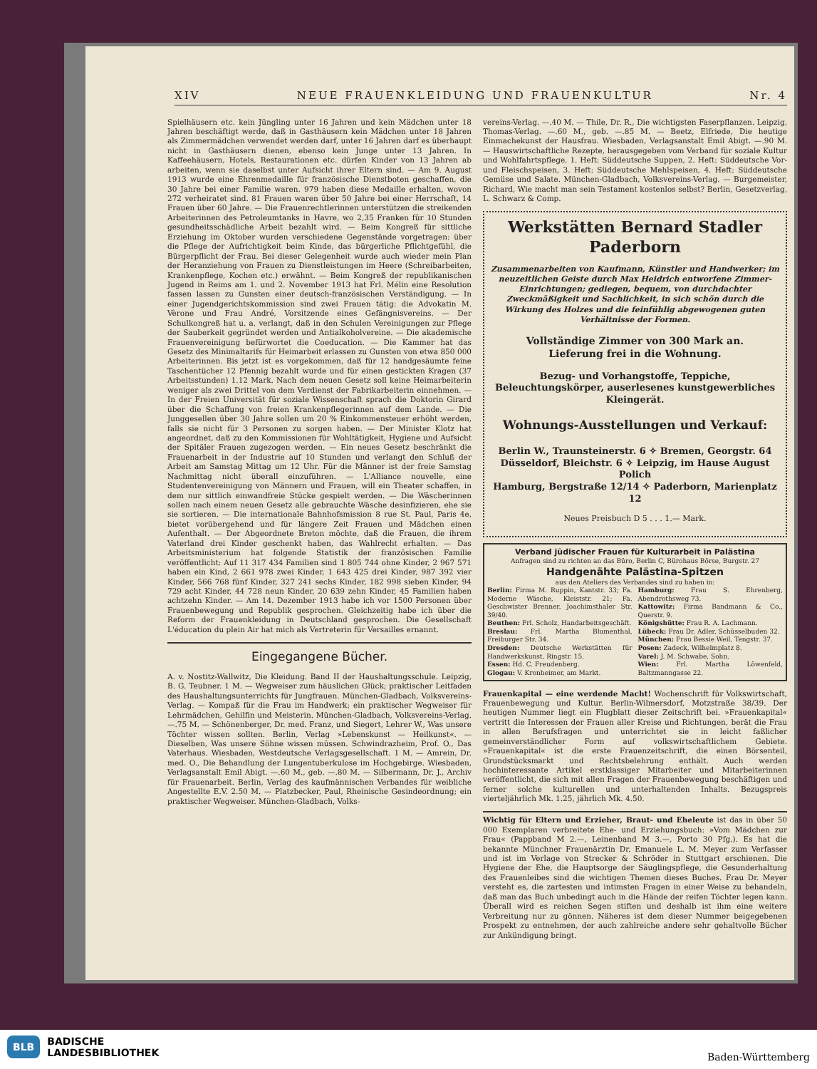XIV NEUE FRAUENKLEIDUNG UND FRAUENKULTUR Nr. 4
Spielhäusern etc. kein Jüngling unter 16 Jahren und kein Mädchen unter 18 Jahren beschäftigt werde, daß in Gasthäusern kein Mädchen unter 18 Jahren als Zimmermädchen verwendet werden darf, unter 16 Jahren darf es überhaupt nicht in Gasthäusern dienen, ebenso kein Junge unter 13 Jahren. In Kaffeehäusern, Hotels, Restaurationen etc. dürfen Kinder von 13 Jahren ab arbeiten, wenn sie daselbst unter Aufsicht ihrer Eltern sind. — Am 9. August 1913 wurde eine Ehrenmedaille für französische Dienstboten geschaffen, die 30 Jahre bei einer Familie waren. 979 haben diese Medaille erhalten, wovon 272 verheiratet sind. 81 Frauen waren über 50 Jahre bei einer Herrschaft, 14 Frauen über 60 Jahre. — Die Frauenrechtlerinnen unterstützen die streikenden Arbeiterinnen des Petroleumtanks in Havre, wo 2,35 Franken für 10 Stunden gesundheitsschädliche Arbeit bezahlt wird. — Beim Kongreß für sittliche Erziehung im Oktober wurden verschiedene Gegenstände vorgetragen: über die Pflege der Aufrichtigkeit beim Kinde, das bürgerliche Pflichtgefühl, die Bürgerpflicht der Frau. Bei dieser Gelegenheit wurde auch wieder mein Plan der Heranziehung von Frauen zu Dienstleistungen im Heere (Schreibarbeiten, Krankenpflege, Kochen etc.) erwähnt. — Beim Kongreß der republikanischen Jugend in Reims am 1. und 2. November 1913 hat Frl. Mélin eine Resolution fassen lassen zu Gunsten einer deutsch-französischen Verständigung. — In einer Jugendgerichtskommission sind zwei Frauen tätig: die Advokatin M. Vèrone und Frau André, Vorsitzende eines Gefängnisvereins. — Der Schulkongreß hat u. a. verlangt, daß in den Schulen Vereinigungen zur Pflege der Sauberkeit gegründet werden und Antialkoholvereine. — Die akademische Frauenvereinigung befürwortet die Coeducation. — Die Kammer hat das Gesetz des Minimaltarifs für Heimarbeit erlassen zu Gunsten von etwa 850 000 Arbeiterinnen. Bis jetzt ist es vorgekommen, daß für 12 handgesäumte feine Taschentücher 12 Pfennig bezahlt wurde und für einen gestickten Kragen (37 Arbeitsstunden) 1.12 Mark. Nach dem neuen Gesetz soll keine Heimarbeiterin weniger als zwei Drittel von dem Verdienst der Fabrikarbeiterin einnehmen. — In der Freien Universität für soziale Wissenschaft sprach die Doktorin Girard über die Schaffung von freien Krankenpflegerinnen auf dem Lande. — Die Junggesellen über 30 Jahre sollen um 20 % Einkommensteuer erhöht werden, falls sie nicht für 3 Personen zu sorgen haben. — Der Minister Klotz hat angeordnet, daß zu den Kommissionen für Wohltätigkeit, Hygiene und Aufsicht der Spitäler Frauen zugezogen werden. — Ein neues Gesetz beschränkt die Frauenarbeit in der Industrie auf 10 Stunden und verlangt den Schluß der Arbeit am Samstag Mittag um 12 Uhr. Für die Männer ist der freie Samstag Nachmittag nicht überall einzuführen. — L'Alliance nouvelle, eine Studentenvereinigung von Männern und Frauen, will ein Theater schaffen, in dem nur sittlich einwandfreie Stücke gespielt werden. — Die Wäscherinnen sollen nach einem neuen Gesetz alle gebrauchte Wäsche desinfizieren, ehe sie sie sortieren. — Die internationale Bahnhofsmission 8 rue St. Paul, Paris 4e, bietet vorübergehend und für längere Zeit Frauen und Mädchen einen Aufenthalt. — Der Abgeordnete Breton möchte, daß die Frauen, die ihrem Vaterland drei Kinder geschenkt haben, das Wahlrecht erhalten. — Das Arbeitsministerium hat folgende Statistik der französischen Familie veröffentlicht: Auf 11 317 434 Familien sind 1 805 744 ohne Kinder, 2 967 571 haben ein Kind, 2 661 978 zwei Kinder, 1 643 425 drei Kinder, 987 392 vier Kinder, 566 768 fünf Kinder, 327 241 sechs Kinder, 182 998 sieben Kinder, 94 729 acht Kinder, 44 728 neun Kinder, 20 639 zehn Kinder, 45 Familien haben achtzehn Kinder. — Am 14. Dezember 1913 habe ich vor 1500 Personen über Frauenbewegung und Republik gesprochen. Gleichzeitig habe ich über die Reform der Frauenkleidung in Deutschland gesprochen. Die Gesellschaft L'éducation du plein Air hat mich als Vertreterin für Versailles ernannt.
Eingegangene Bücher.
A. v. Nostitz-Wallwitz, Die Kleidung. Band II der Haushaltungsschule. Leipzig, B. G. Teubner. 1 M. — Wegweiser zum häuslichen Glück; praktischer Leitfaden des Haushaltungsunterrichts für Jungfrauen. München-Gladbach, Volksvereins-Verlag. — Kompaß für die Frau im Handwerk; ein praktischer Wegweiser für Lehrmädchen, Gehilfin und Meisterin. München-Gladbach, Volksvereins-Verlag. —.75 M. — Schönenberger, Dr. med. Franz, und Siegert, Lehrer W., Was unsere Töchter wissen sollten. Berlin, Verlag »Lebenskunst — Heilkunst«. — Dieselben, Was unsere Söhne wissen müssen. Schwindrazheim, Prof. O., Das Vaterhaus. Wiesbaden, Westdeutsche Verlagsgesellschaft. 1 M. — Amrein, Dr. med. O., Die Behandlung der Lungentuberkulose im Hochgebirge. Wiesbaden, Verlagsanstalt Emil Abigt. —.60 M., geb. —.80 M. — Silbermann, Dr. J., Archiv für Frauenarbeit. Berlin, Verlag des kaufmännischen Verbandes für weibliche Angestellte E.V. 2.50 M. — Platzbecker, Paul, Rheinische Gesindeordnung; ein praktischer Wegweiser. München-Gladbach, Volks-
vereins-Verlag. —.40 M. — Thile, Dr. R., Die wichtigsten Faserpflanzen. Leipzig, Thomas-Verlag. —.60 M., geb. —.85 M. — Beetz, Elfriede, Die heutige Einmachekunst der Hausfrau. Wiesbaden, Verlagsanstalt Emil Abigt. —.90 M. — Hauswirtschaftliche Rezepte, herausgegeben vom Verband für soziale Kultur und Wohlfahrtspflege. 1. Heft: Süddeutsche Suppen, 2. Heft: Süddeutsche Vor- und Fleischspeisen, 3. Heft: Süddeutsche Mehlspeisen, 4. Heft: Süddeutsche Gemüse und Salate. München-Gladbach, Volksvereins-Verlag. — Burgemeister, Richard, Wie macht man sein Testament kostenlos selbst? Berlin, Gesetzverlag, L. Schwarz & Comp.
Werkstätten Bernard Stadler
Paderborn
Zusammenarbeiten von Kaufmann, Künstler und Handwerker; im neuzeitlichen Geiste durch Max Heidrich entworfene Zimmer-Einrichtungen; gediegen, bequem, von durchdachter Zweckmäßigkeit und Sachlichkeit, in sich schön durch die Wirkung des Holzes und die feinfühlig abgewogenen guten Verhältnisse der Formen.
Vollständige Zimmer von 300 Mark an.
Lieferung frei in die Wohnung.
Bezug- und Vorhangstoffe, Teppiche, Beleuchtungskörper, auserlesenes kunstgewerbliches Kleingerät.
Wohnungs-Ausstellungen und Verkauf:
Berlin W., Traunsteinerstr. 6 ✧ Bremen, Georgstr. 64
Düsseldorf, Bleichstr. 6 ✧ Leipzig, im Hause August Polich
Hamburg, Bergstraße 12/14 ✧ Paderborn, Marienplatz 12
Neues Preisbuch D 5 . . . 1.— Mark.
Verband jüdischer Frauen für Kulturarbeit in Palästina
Anfragen sind zu richten an das Büro, Berlin C, Bürohaus Börse, Burgstr. 27
Handgenähte Palästina-Spitzen
aus den Ateliers des Verbandes sind zu haben in:
Berlin: Firma M. Ruppin, Kantstr. 33; Fa. Moderne Wäsche, Kleiststr. 21; Fa. Geschwister Brenner, Joachimsthaler Str. 39/40.
Beuthen: Frl. Scholz, Handarbeitsgeschäft.
Breslau: Frl. Martha Blumenthal, Freiburger Str. 34.
Dresden: Deutsche Werkstätten für Handwerkskunst, Ringstr. 15.
Essen: Hd. C. Freudenberg.
Glogau: V. Kronheimer, am Markt.
Hamburg: Frau S. Ehrenberg, Abendrothsweg 73.
Kattowitz: Firma Bandmann & Co., Querstr. 9.
Königshütte: Frau R. A. Lachmann.
Lübeck: Frau Dr. Adler, Schüsselbuden 32.
München: Frau Bessie Weil, Tengstr. 37.
Posen: Zadeck, Wilhelmplatz 8.
Varel: J. M. Schwabe, Sohn.
Wien: Frl. Martha Löwenfeld, Baltzmanngasse 22.
Frauenkapital — eine werdende Macht! Wochenschrift für Volkswirtschaft, Frauenbewegung und Kultur. Berlin-Wilmersdorf, Motzstraße 38/39. Der heutigen Nummer liegt ein Flugblatt dieser Zeitschrift bei. »Frauenkapital« vertritt die Interessen der Frauen aller Kreise und Richtungen, berät die Frau in allen Berufsfragen und unterrichtet sie in leicht faßlicher gemeinverständlicher Form auf volkswirtschaftlichem Gebiete. »Frauenkapital« ist die erste Frauenzeitschrift, die einen Börsenteil, Grundstücksmarkt und Rechtsbelehrung enthält. Auch werden hochinteressante Artikel erstklassiger Mitarbeiter und Mitarbeiterinnen veröffentlicht, die sich mit allen Fragen der Frauenbewegung beschäftigen und ferner solche kulturellen und unterhaltenden Inhalts. Bezugspreis vierteljährlich Mk. 1.25, jährlich Mk. 4.50.
Wichtig für Eltern und Erzieher, Braut- und Eheleute ist das in über 50 000 Exemplaren verbreitete Ehe- und Erziehungsbuch: »Vom Mädchen zur Frau« (Pappband M 2.—, Leinenband M 3.—, Porto 30 Pfg.). Es hat die bekannte Münchner Frauenärztin Dr. Emanuele L. M. Meyer zum Verfasser und ist im Verlage von Strecker & Schröder in Stuttgart erschienen. Die Hygiene der Ehe, die Hauptsorge der Säuglingspflege, die Gesunderhaltung des Frauenleibes sind die wichtigen Themen dieses Buches. Frau Dr. Meyer versteht es, die zartesten und intimsten Fragen in einer Weise zu behandeln, daß man das Buch unbedingt auch in die Hände der reifen Töchter legen kann. Überall wird es reichen Segen stiften und deshalb ist ihm eine weitere Verbreitung nur zu gönnen. Näheres ist dem dieser Nummer beigegebenen Prospekt zu entnehmen, der auch zahlreiche andere sehr gehaltvolle Bücher zur Ankündigung bringt.
BLB BADISCHE
LANDESBIBLIOTHEK
Baden-Württemberg